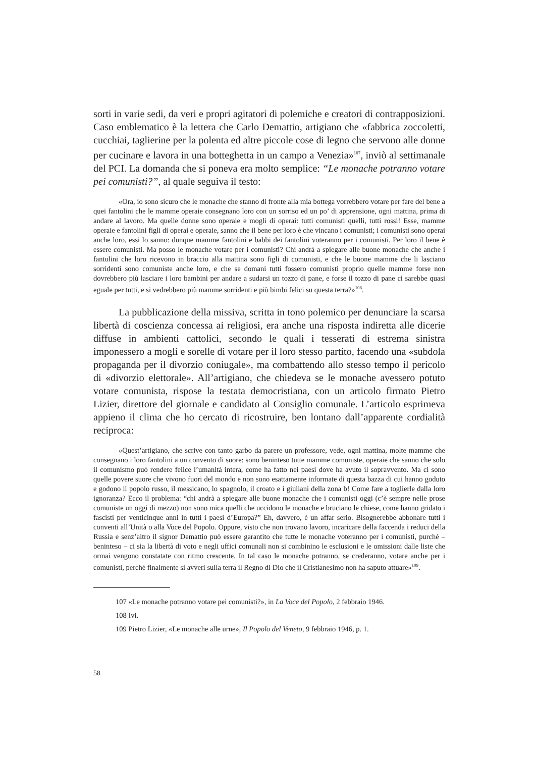sorti in varie sedi, da veri e propri agitatori di polemiche e creatori di contrapposizioni. Caso emblematico è la lettera che Carlo Demattio, artigiano che «fabbrica zoccoletti, cucchiai, taglierine per la polenta ed altre piccole cose di legno che servono alle donne per cucinare e lavora in una botteghetta in un campo a Venezia»<sup>107</sup>, inviò al settimanale del PCI. La domanda che si poneva era molto semplice: “Le monache potranno votare pei comunisti?”, al quale seguiva il testo:
«Ora, io sono sicuro che le monache che stanno di fronte alla mia bottega vorrebbero votare per fare del bene a quei fantolini che le mamme operaie consegnano loro con un sorriso ed un po’ di apprensione, ogni mattina, prima di andare al lavoro. Ma quelle donne sono operaie e mogli di operai: tutti comunisti quelli, tutti rossi! Esse, mamme operaie e fantolini figli di operai e operaie, sanno che il bene per loro è che vincano i comunisti; i comunisti sono operai anche loro, essi lo sanno: dunque mamme fantolini e babbi dei fantolini voteranno per i comunisti. Per loro il bene è essere comunisti. Ma posso le monache votare per i comunisti? Chi andrà a spiegare alle buone monache che anche i fantolini che loro ricevono in braccio alla mattina sono figli di comunisti, e che le buone mamme che li lasciano sorridenti sono comuniste anche loro, e che se domani tutti fossero comunisti proprio quelle mamme forse non dovrebbero più lasciare i loro bambini per andare a sudarsi un tozzo di pane, e forse il tozzo di pane ci sarebbe quasi eguale per tutti, e si vedrebbero più mamme sorridenti e più bimbi felici su questa terra?»<sup>108</sup>.
La pubblicazione della missiva, scritta in tono polemico per denunciare la scarsa libertà di coscienza concessa ai religiosi, era anche una risposta indiretta alle dicerie diffuse in ambienti cattolici, secondo le quali i tesserati di estrema sinistra imponessero a mogli e sorelle di votare per il loro stesso partito, facendo una «subdola propaganda per il divorzio coniugale», ma combattendo allo stesso tempo il pericolo di «divorzio elettorale». All’artigiano, che chiedeva se le monache avessero potuto votare comunista, rispose la testata democristiana, con un articolo firmato Pietro Lizier, direttore del giornale e candidato al Consiglio comunale. L’articolo esprimeva appieno il clima che ho cercato di ricostruire, ben lontano dall’apparente cordialità reciproca:
«Quest’artigiano, che scrive con tanto garbo da parere un professore, vede, ogni mattina, molte mamme che consegnano i loro fantolini a un convento di suore: sono beninteso tutte mamme comuniste, operaie che sanno che solo il comunismo può rendere felice l’umanità intera, come ha fatto nei paesi dove ha avuto il sopravvento. Ma ci sono quelle povere suore che vivono fuori del mondo e non sono esattamente informate di questa bazza di cui hanno goduto e godono il popolo russo, il messicano, lo spagnolo, il croato e i giuliani della zona b! Come fare a toglierle dalla loro ignoranza? Ecco il problema: “chi andrà a spiegare alle buone monache che i comunisti oggi (c’è sempre nelle prose comuniste un oggi di mezzo) non sono mica quelli che uccidono le monache e bruciano le chiese, come hanno gridato i fascisti per venticinque anni in tutti i paesi d’Europa?” Eh, davvero, è un affar serio. Bisognerebbe abbonare tutti i conventi all’Unità o alla Voce del Popolo. Oppure, visto che non trovano lavoro, incaricare della faccenda i reduci della Russia e senz’altro il signor Demattio può essere garantito che tutte le monache voteranno per i comunisti, purché – beninteso – ci sia la libertà di voto e negli uffici comunali non si combinino le esclusioni e le omissioni dalle liste che ormai vengono constatate con ritmo crescente. In tal caso le monache potranno, se crederanno, votare anche per i comunisti, perché finalmente si avveri sulla terra il Regno di Dio che il Cristianesimo non ha saputo attuare»<sup>109</sup>.
107 «Le monache potranno votare pei comunisti?», in La Voce del Popolo, 2 febbraio 1946.
108 Ivi.
109 Pietro Lizier, «Le monache alle urne», Il Popolo del Veneto, 9 febbraio 1946, p. 1.
58